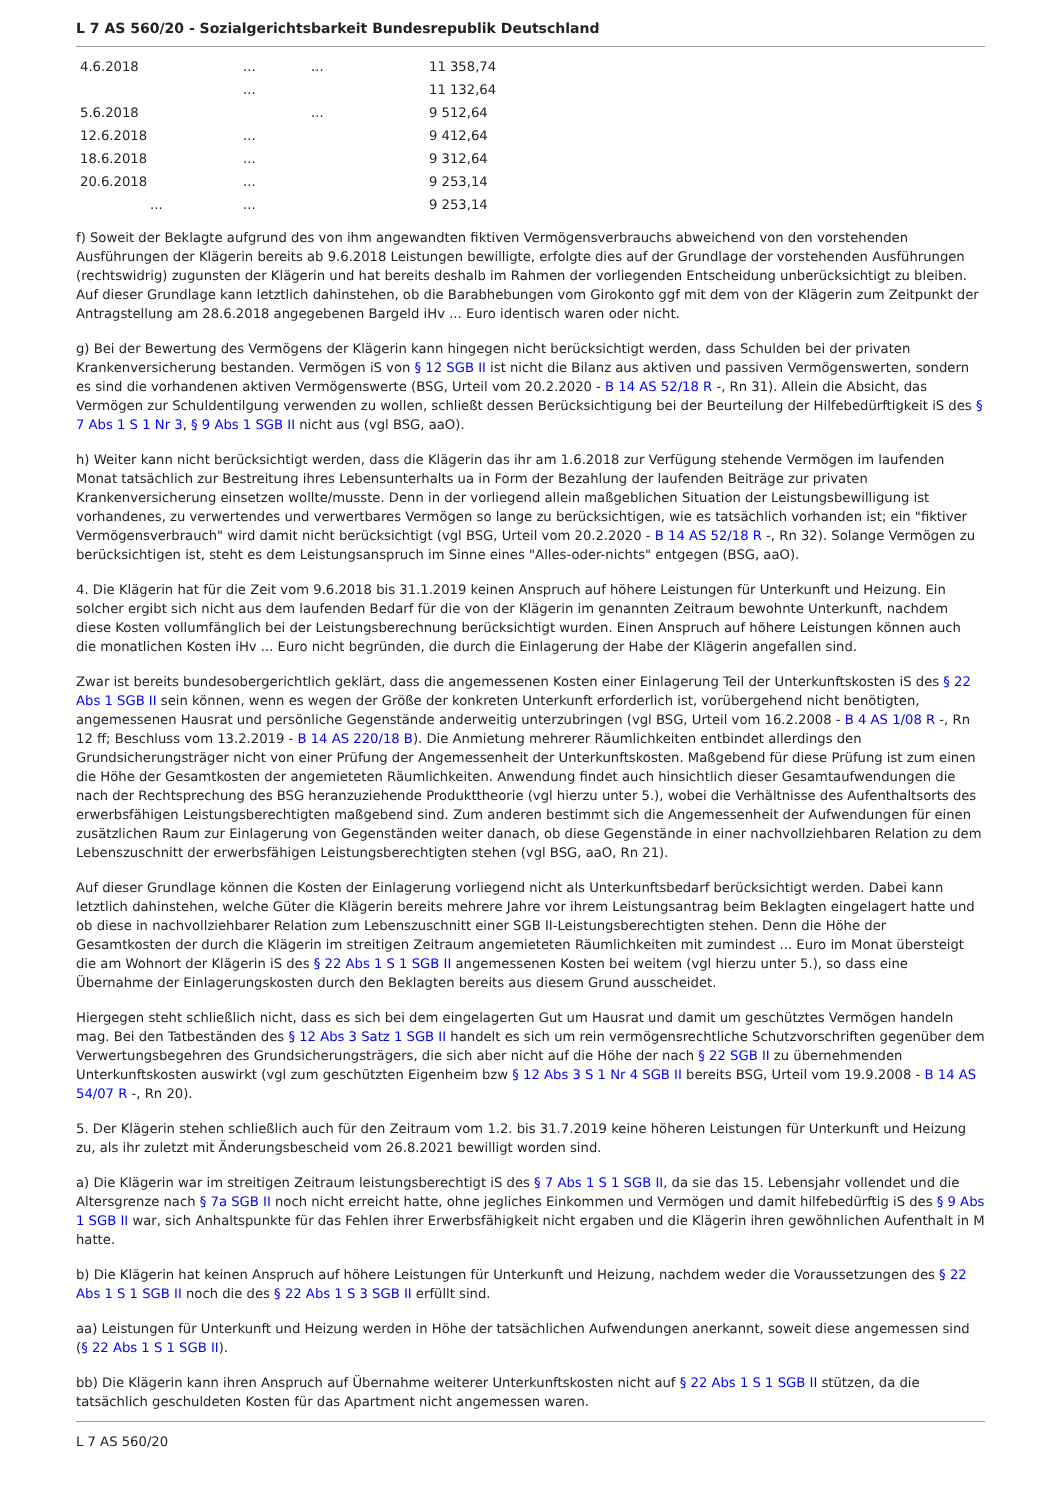L 7 AS 560/20 - Sozialgerichtsbarkeit Bundesrepublik Deutschland
| 4.6.2018 | ... | ... | 11 358,74 |
| | ... | | 11 132,64 |
| 5.6.2018 | | ... | 9 512,64 |
| 12.6.2018 | ... | | 9 412,64 |
| 18.6.2018 | ... | | 9 312,64 |
| 20.6.2018 | ... | | 9 253,14 |
| ... | ... | | 9 253,14 |
f) Soweit der Beklagte aufgrund des von ihm angewandten fiktiven Vermögensverbrauchs abweichend von den vorstehenden Ausführungen der Klägerin bereits ab 9.6.2018 Leistungen bewilligte, erfolgte dies auf der Grundlage der vorstehenden Ausführungen (rechtswidrig) zugunsten der Klägerin und hat bereits deshalb im Rahmen der vorliegenden Entscheidung unberücksichtigt zu bleiben. Auf dieser Grundlage kann letztlich dahinstehen, ob die Barabhebungen vom Girokonto ggf mit dem von der Klägerin zum Zeitpunkt der Antragstellung am 28.6.2018 angegebenen Bargeld iHv ... Euro identisch waren oder nicht.
g) Bei der Bewertung des Vermögens der Klägerin kann hingegen nicht berücksichtigt werden, dass Schulden bei der privaten Krankenversicherung bestanden. Vermögen iS von § 12 SGB II ist nicht die Bilanz aus aktiven und passiven Vermögenswerten, sondern es sind die vorhandenen aktiven Vermögenswerte (BSG, Urteil vom 20.2.2020 - B 14 AS 52/18 R -, Rn 31). Allein die Absicht, das Vermögen zur Schuldentilgung verwenden zu wollen, schließt dessen Berücksichtigung bei der Beurteilung der Hilfebedürftigkeit iS des § 7 Abs 1 S 1 Nr 3, § 9 Abs 1 SGB II nicht aus (vgl BSG, aaO).
h) Weiter kann nicht berücksichtigt werden, dass die Klägerin das ihr am 1.6.2018 zur Verfügung stehende Vermögen im laufenden Monat tatsächlich zur Bestreitung ihres Lebensunterhalts ua in Form der Bezahlung der laufenden Beiträge zur privaten Krankenversicherung einsetzen wollte/musste. Denn in der vorliegend allein maßgeblichen Situation der Leistungsbewilligung ist vorhandenes, zu verwertendes und verwertbares Vermögen so lange zu berücksichtigen, wie es tatsächlich vorhanden ist; ein "fiktiver Vermögensverbrauch" wird damit nicht berücksichtigt (vgl BSG, Urteil vom 20.2.2020 - B 14 AS 52/18 R -, Rn 32). Solange Vermögen zu berücksichtigen ist, steht es dem Leistungsanspruch im Sinne eines "Alles-oder-nichts" entgegen (BSG, aaO).
4. Die Klägerin hat für die Zeit vom 9.6.2018 bis 31.1.2019 keinen Anspruch auf höhere Leistungen für Unterkunft und Heizung. Ein solcher ergibt sich nicht aus dem laufenden Bedarf für die von der Klägerin im genannten Zeitraum bewohnte Unterkunft, nachdem diese Kosten vollumfänglich bei der Leistungsberechnung berücksichtigt wurden. Einen Anspruch auf höhere Leistungen können auch die monatlichen Kosten iHv ... Euro nicht begründen, die durch die Einlagerung der Habe der Klägerin angefallen sind.
Zwar ist bereits bundesobergerichtlich geklärt, dass die angemessenen Kosten einer Einlagerung Teil der Unterkunftskosten iS des § 22 Abs 1 SGB II sein können, wenn es wegen der Größe der konkreten Unterkunft erforderlich ist, vorübergehend nicht benötigten, angemessenen Hausrat und persönliche Gegenstände anderweitig unterzubringen (vgl BSG, Urteil vom 16.2.2008 - B 4 AS 1/08 R -, Rn 12 ff; Beschluss vom 13.2.2019 - B 14 AS 220/18 B). Die Anmietung mehrerer Räumlichkeiten entbindet allerdings den Grundsicherungsträger nicht von einer Prüfung der Angemessenheit der Unterkunftskosten. Maßgebend für diese Prüfung ist zum einen die Höhe der Gesamtkosten der angemieteten Räumlichkeiten. Anwendung findet auch hinsichtlich dieser Gesamtaufwendungen die nach der Rechtsprechung des BSG heranzuziehende Produkttheorie (vgl hierzu unter 5.), wobei die Verhältnisse des Aufenthaltsorts des erwerbsfähigen Leistungsberechtigten maßgebend sind. Zum anderen bestimmt sich die Angemessenheit der Aufwendungen für einen zusätzlichen Raum zur Einlagerung von Gegenständen weiter danach, ob diese Gegenstände in einer nachvollziehbaren Relation zu dem Lebenszuschnitt der erwerbsfähigen Leistungsberechtigten stehen (vgl BSG, aaO, Rn 21).
Auf dieser Grundlage können die Kosten der Einlagerung vorliegend nicht als Unterkunftsbedarf berücksichtigt werden. Dabei kann letztlich dahinstehen, welche Güter die Klägerin bereits mehrere Jahre vor ihrem Leistungsantrag beim Beklagten eingelagert hatte und ob diese in nachvollziehbarer Relation zum Lebenszuschnitt einer SGB II-Leistungsberechtigten stehen. Denn die Höhe der Gesamtkosten der durch die Klägerin im streitigen Zeitraum angemieteten Räumlichkeiten mit zumindest ... Euro im Monat übersteigt die am Wohnort der Klägerin iS des § 22 Abs 1 S 1 SGB II angemessenen Kosten bei weitem (vgl hierzu unter 5.), so dass eine Übernahme der Einlagerungskosten durch den Beklagten bereits aus diesem Grund ausscheidet.
Hiergegen steht schließlich nicht, dass es sich bei dem eingelagerten Gut um Hausrat und damit um geschütztes Vermögen handeln mag. Bei den Tatbeständen des § 12 Abs 3 Satz 1 SGB II handelt es sich um rein vermögensrechtliche Schutzvorschriften gegenüber dem Verwertungsbegehren des Grundsicherungsträgers, die sich aber nicht auf die Höhe der nach § 22 SGB II zu übernehmenden Unterkunftskosten auswirkt (vgl zum geschützten Eigenheim bzw § 12 Abs 3 S 1 Nr 4 SGB II bereits BSG, Urteil vom 19.9.2008 - B 14 AS 54/07 R -, Rn 20).
5. Der Klägerin stehen schließlich auch für den Zeitraum vom 1.2. bis 31.7.2019 keine höheren Leistungen für Unterkunft und Heizung zu, als ihr zuletzt mit Änderungsbescheid vom 26.8.2021 bewilligt worden sind.
a) Die Klägerin war im streitigen Zeitraum leistungsberechtigt iS des § 7 Abs 1 S 1 SGB II, da sie das 15. Lebensjahr vollendet und die Altersgrenze nach § 7a SGB II noch nicht erreicht hatte, ohne jegliches Einkommen und Vermögen und damit hilfebedürftig iS des § 9 Abs 1 SGB II war, sich Anhaltspunkte für das Fehlen ihrer Erwerbsfähigkeit nicht ergaben und die Klägerin ihren gewöhnlichen Aufenthalt in M hatte.
b) Die Klägerin hat keinen Anspruch auf höhere Leistungen für Unterkunft und Heizung, nachdem weder die Voraussetzungen des § 22 Abs 1 S 1 SGB II noch die des § 22 Abs 1 S 3 SGB II erfüllt sind.
aa) Leistungen für Unterkunft und Heizung werden in Höhe der tatsächlichen Aufwendungen anerkannt, soweit diese angemessen sind (§ 22 Abs 1 S 1 SGB II).
bb) Die Klägerin kann ihren Anspruch auf Übernahme weiterer Unterkunftskosten nicht auf § 22 Abs 1 S 1 SGB II stützen, da die tatsächlich geschuldeten Kosten für das Apartment nicht angemessen waren.
L 7 AS 560/20